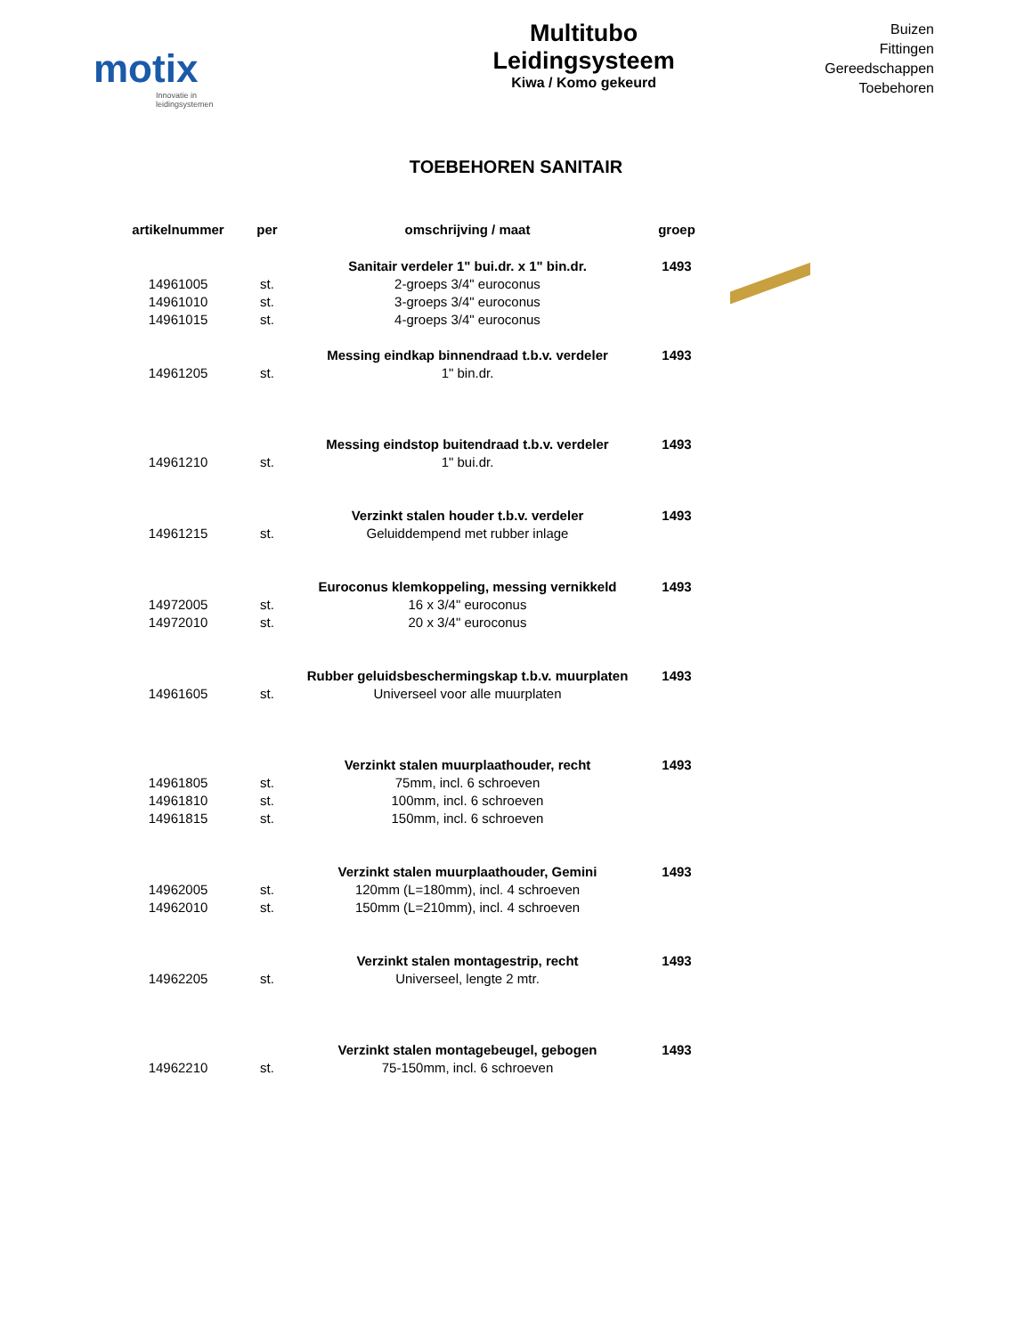motix
Innovatie in leidingsystemen
Multitubo
Leidingsysteem
Kiwa / Komo gekeurd
Buizen
Fittingen
Gereedschappen
Toebehoren
TOEBEHOREN SANITAIR
| artikelnummer | per | omschrijving / maat | groep | |
| --- | --- | --- | --- | --- |
| | | Sanitair verdeler 1" bui.dr. x 1" bin.dr. | 1493 | |
| 14961005 | st. | 2-groeps 3/4" euroconus | | |
| 14961010 | st. | 3-groeps 3/4" euroconus | | |
| 14961015 | st. | 4-groeps 3/4" euroconus | | |
| | | Messing eindkap binnendraad t.b.v. verdeler | 1493 | |
| 14961205 | st. | 1" bin.dr. | | |
| | | Messing eindstop buitendraad t.b.v. verdeler | 1493 | |
| 14961210 | st. | 1" bui.dr. | | |
| | | Verzinkt stalen houder t.b.v. verdeler | 1493 | |
| 14961215 | st. | Geluiddempend met rubber inlage | | |
| | | Euroconus klemkoppeling, messing vernikkeld | 1493 | |
| 14972005 | st. | 16 x 3/4" euroconus | | |
| 14972010 | st. | 20 x 3/4" euroconus | | |
| | | Rubber geluidsbeschermingskap t.b.v. muurplaten | 1493 | |
| 14961605 | st. | Universeel voor alle muurplaten | | |
| | | Verzinkt stalen muurplaathouder, recht | 1493 | |
| 14961805 | st. | 75mm, incl. 6 schroeven | | |
| 14961810 | st. | 100mm, incl. 6 schroeven | | |
| 14961815 | st. | 150mm, incl. 6 schroeven | | |
| | | Verzinkt stalen muurplaathouder, Gemini | 1493 | |
| 14962005 | st. | 120mm (L=180mm), incl. 4 schroeven | | |
| 14962010 | st. | 150mm (L=210mm), incl. 4 schroeven | | |
| | | Verzinkt stalen montagestrip, recht | 1493 | |
| 14962205 | st. | Universeel, lengte 2 mtr. | | |
| | | Verzinkt stalen montagebeugel, gebogen | 1493 | |
| 14962210 | st. | 75-150mm, incl. 6 schroeven | | |